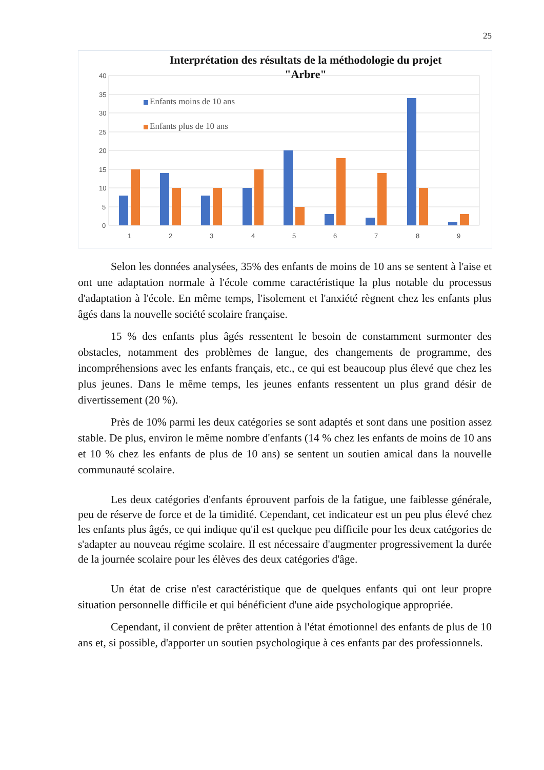25
40
35
30
25
20
15
10
5
0
Enfants moins de 10 ans
Enfants plus de 10 ans
1
2
3
4
5
6
7
8
9
Interprétation des résultats de la méthodologie du projet
"Arbre"
Selon les données analysées, 35% des enfants de moins de 10 ans se sentent à l'aise et ont une adaptation normale à l'école comme caractéristique la plus notable du processus d'adaptation à l'école. En même temps, l'isolement et l'anxiété règnent chez les enfants plus âgés dans la nouvelle société scolaire française.
15 % des enfants plus âgés ressentent le besoin de constamment surmonter des obstacles, notamment des problèmes de langue, des changements de programme, des incompréhensions avec les enfants français, etc., ce qui est beaucoup plus élevé que chez les plus jeunes. Dans le même temps, les jeunes enfants ressentent un plus grand désir de divertissement (20 %).
Près de 10% parmi les deux catégories se sont adaptés et sont dans une position assez stable. De plus, environ le même nombre d'enfants (14 % chez les enfants de moins de 10 ans et 10 % chez les enfants de plus de 10 ans) se sentent un soutien amical dans la nouvelle communauté scolaire.
Les deux catégories d'enfants éprouvent parfois de la fatigue, une faiblesse générale, peu de réserve de force et de la timidité. Cependant, cet indicateur est un peu plus élevé chez les enfants plus âgés, ce qui indique qu'il est quelque peu difficile pour les deux catégories de s'adapter au nouveau régime scolaire. Il est nécessaire d'augmenter progressivement la durée de la journée scolaire pour les élèves des deux catégories d'âge.
Un état de crise n'est caractéristique que de quelques enfants qui ont leur propre situation personnelle difficile et qui bénéficient d'une aide psychologique appropriée.
Cependant, il convient de prêter attention à l'état émotionnel des enfants de plus de 10 ans et, si possible, d'apporter un soutien psychologique à ces enfants par des professionnels.